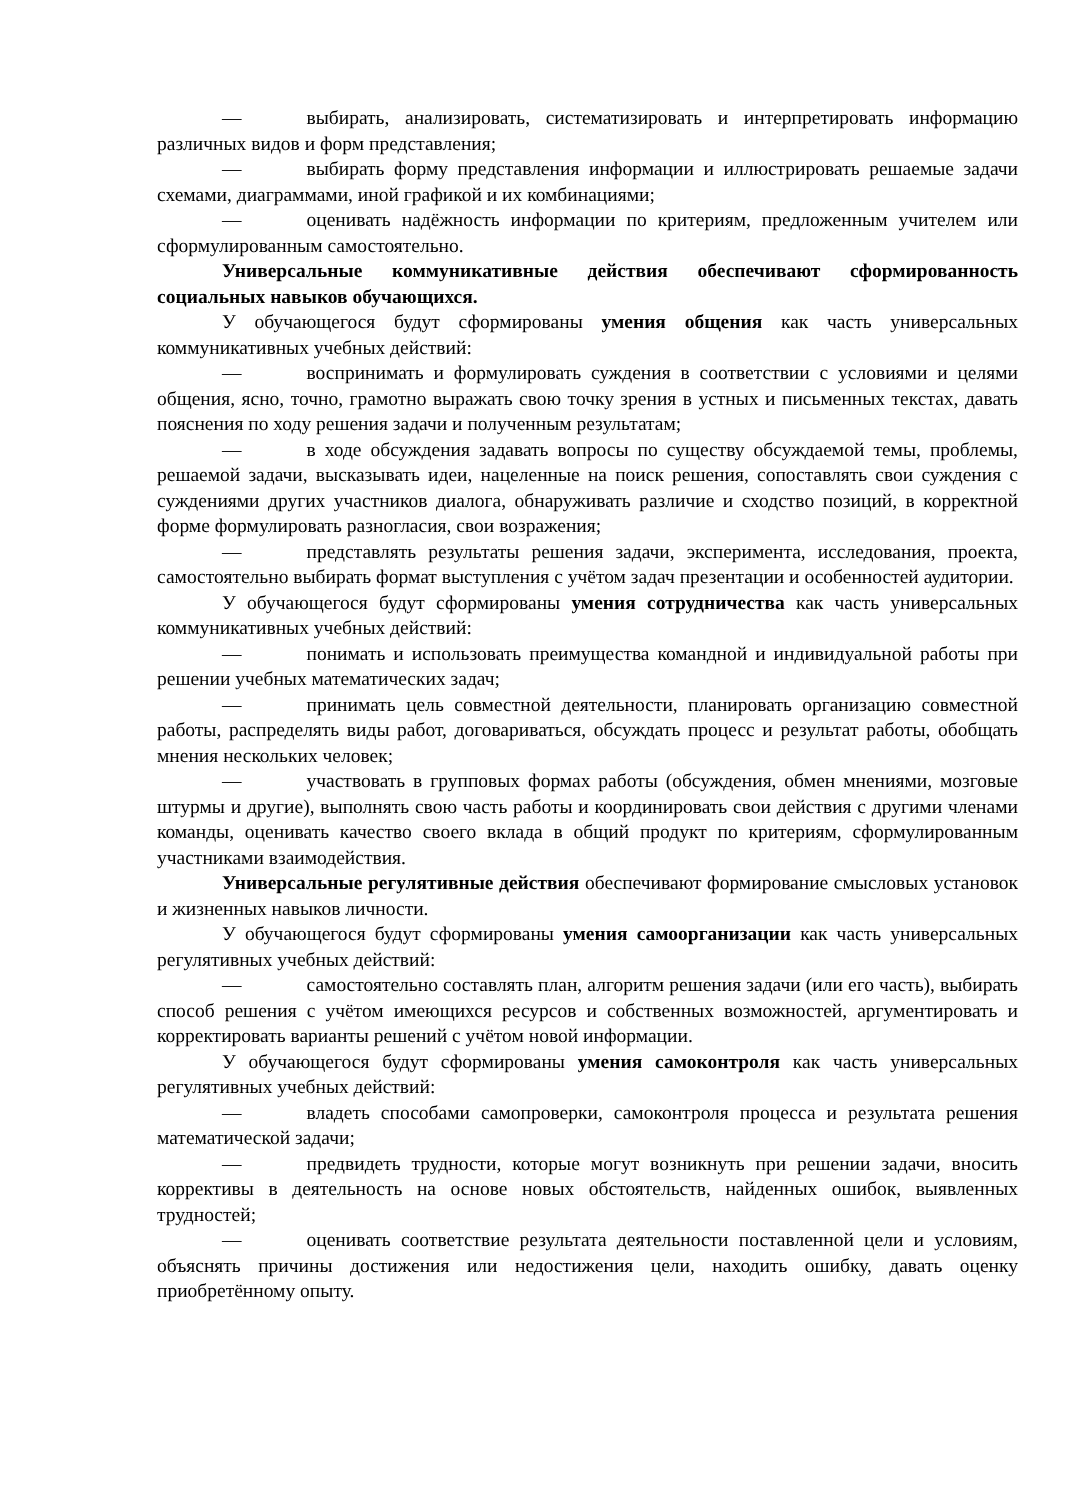— выбирать, анализировать, систематизировать и интерпретировать информацию различных видов и форм представления;
— выбирать форму представления информации и иллюстрировать решаемые задачи схемами, диаграммами, иной графикой и их комбинациями;
— оценивать надёжность информации по критериям, предложенным учителем или сформулированным самостоятельно.
Универсальные коммуникативные действия обеспечивают сформированность социальных навыков обучающихся.
У обучающегося будут сформированы умения общения как часть универсальных коммуникативных учебных действий:
— воспринимать и формулировать суждения в соответствии с условиями и целями общения, ясно, точно, грамотно выражать свою точку зрения в устных и письменных текстах, давать пояснения по ходу решения задачи и полученным результатам;
— в ходе обсуждения задавать вопросы по существу обсуждаемой темы, проблемы, решаемой задачи, высказывать идеи, нацеленные на поиск решения, сопоставлять свои суждения с суждениями других участников диалога, обнаруживать различие и сходство позиций, в корректной форме формулировать разногласия, свои возражения;
— представлять результаты решения задачи, эксперимента, исследования, проекта, самостоятельно выбирать формат выступления с учётом задач презентации и особенностей аудитории.
У обучающегося будут сформированы умения сотрудничества как часть универсальных коммуникативных учебных действий:
— понимать и использовать преимущества командной и индивидуальной работы при решении учебных математических задач;
— принимать цель совместной деятельности, планировать организацию совместной работы, распределять виды работ, договариваться, обсуждать процесс и результат работы, обобщать мнения нескольких человек;
— участвовать в групповых формах работы (обсуждения, обмен мнениями, мозговые штурмы и другие), выполнять свою часть работы и координировать свои действия с другими членами команды, оценивать качество своего вклада в общий продукт по критериям, сформулированным участниками взаимодействия.
Универсальные регулятивные действия обеспечивают формирование смысловых установок и жизненных навыков личности.
У обучающегося будут сформированы умения самоорганизации как часть универсальных регулятивных учебных действий:
— самостоятельно составлять план, алгоритм решения задачи (или его часть), выбирать способ решения с учётом имеющихся ресурсов и собственных возможностей, аргументировать и корректировать варианты решений с учётом новой информации.
У обучающегося будут сформированы умения самоконтроля как часть универсальных регулятивных учебных действий:
— владеть способами самопроверки, самоконтроля процесса и результата решения математической задачи;
— предвидеть трудности, которые могут возникнуть при решении задачи, вносить коррективы в деятельность на основе новых обстоятельств, найденных ошибок, выявленных трудностей;
— оценивать соответствие результата деятельности поставленной цели и условиям, объяснять причины достижения или недостижения цели, находить ошибку, давать оценку приобретённому опыту.